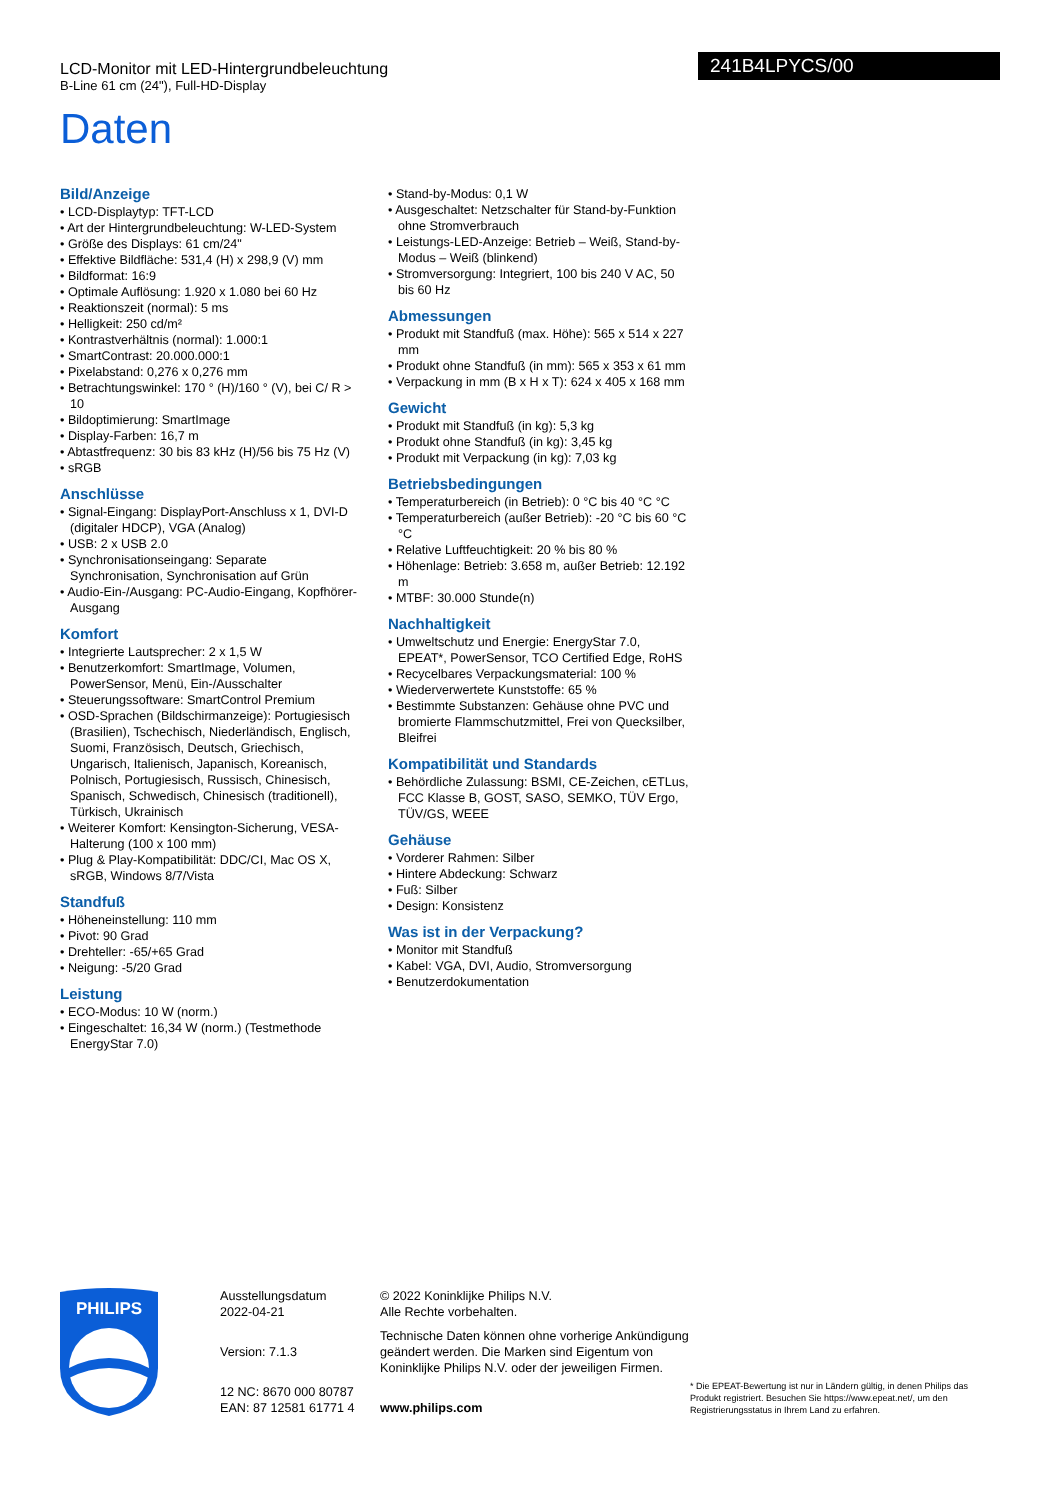LCD-Monitor mit LED-Hintergrundbeleuchtung
B-Line 61 cm (24"), Full-HD-Display
241B4LPYCS/00
Daten
Bild/Anzeige
LCD-Displaytyp: TFT-LCD
Art der Hintergrundbeleuchtung: W-LED-System
Größe des Displays: 61 cm/24"
Effektive Bildfläche: 531,4 (H) x 298,9 (V) mm
Bildformat: 16:9
Optimale Auflösung: 1.920 x 1.080 bei 60 Hz
Reaktionszeit (normal): 5 ms
Helligkeit: 250 cd/m²
Kontrastverhältnis (normal): 1.000:1
SmartContrast: 20.000.000:1
Pixelabstand: 0,276 x 0,276 mm
Betrachtungswinkel: 170 ° (H)/160 ° (V), bei C/ R > 10
Bildoptimierung: SmartImage
Display-Farben: 16,7 m
Abtastfrequenz: 30 bis 83 kHz (H)/56 bis 75 Hz (V)
sRGB
Anschlüsse
Signal-Eingang: DisplayPort-Anschluss x 1, DVI-D (digitaler HDCP), VGA (Analog)
USB: 2 x USB 2.0
Synchronisationseingang: Separate Synchronisation, Synchronisation auf Grün
Audio-Ein-/Ausgang: PC-Audio-Eingang, Kopfhörer-Ausgang
Komfort
Integrierte Lautsprecher: 2 x 1,5 W
Benutzerkomfort: SmartImage, Volumen, PowerSensor, Menü, Ein-/Ausschalter
Steuerungssoftware: SmartControl Premium
OSD-Sprachen (Bildschirmanzeige): Portugiesisch (Brasilien), Tschechisch, Niederländisch, Englisch, Suomi, Französisch, Deutsch, Griechisch, Ungarisch, Italienisch, Japanisch, Koreanisch, Polnisch, Portugiesisch, Russisch, Chinesisch, Spanisch, Schwedisch, Chinesisch (traditionell), Türkisch, Ukrainisch
Weiterer Komfort: Kensington-Sicherung, VESA-Halterung (100 x 100 mm)
Plug & Play-Kompatibilität: DDC/CI, Mac OS X, sRGB, Windows 8/7/Vista
Standfuß
Höheneinstellung: 110 mm
Pivot: 90 Grad
Drehteller: -65/+65 Grad
Neigung: -5/20 Grad
Leistung
ECO-Modus: 10 W (norm.)
Eingeschaltet: 16,34 W (norm.) (Testmethode EnergyStar 7.0)
Stand-by-Modus: 0,1 W
Ausgeschaltet: Netzschalter für Stand-by-Funktion ohne Stromverbrauch
Leistungs-LED-Anzeige: Betrieb – Weiß, Stand-by-Modus – Weiß (blinkend)
Stromversorgung: Integriert, 100 bis 240 V AC, 50 bis 60 Hz
Abmessungen
Produkt mit Standfuß (max. Höhe): 565 x 514 x 227 mm
Produkt ohne Standfuß (in mm): 565 x 353 x 61 mm
Verpackung in mm (B x H x T): 624 x 405 x 168 mm
Gewicht
Produkt mit Standfuß (in kg): 5,3 kg
Produkt ohne Standfuß (in kg): 3,45 kg
Produkt mit Verpackung (in kg): 7,03 kg
Betriebsbedingungen
Temperaturbereich (in Betrieb): 0 °C bis 40 °C °C
Temperaturbereich (außer Betrieb): -20 °C bis 60 °C °C
Relative Luftfeuchtigkeit: 20 % bis 80 %
Höhenlage: Betrieb: 3.658 m, außer Betrieb: 12.192 m
MTBF: 30.000 Stunde(n)
Nachhaltigkeit
Umweltschutz und Energie: EnergyStar 7.0, EPEAT*, PowerSensor, TCO Certified Edge, RoHS
Recycelbares Verpackungsmaterial: 100 %
Wiederverwertete Kunststoffe: 65 %
Bestimmte Substanzen: Gehäuse ohne PVC und bromierte Flammschutzmittel, Frei von Quecksilber, Bleifrei
Kompatibilität und Standards
Behördliche Zulassung: BSMI, CE-Zeichen, cETLus, FCC Klasse B, GOST, SASO, SEMKO, TÜV Ergo, TÜV/GS, WEEE
Gehäuse
Vorderer Rahmen: Silber
Hintere Abdeckung: Schwarz
Fuß: Silber
Design: Konsistenz
Was ist in der Verpackung?
Monitor mit Standfuß
Kabel: VGA, DVI, Audio, Stromversorgung
Benutzerdokumentation
PHILIPS
Ausstellungsdatum
2022-04-21
Version: 7.1.3
12 NC: 8670 000 80787
EAN: 87 12581 61771 4
© 2022 Koninklijke Philips N.V.
Alle Rechte vorbehalten.
Technische Daten können ohne vorherige Ankündigung geändert werden. Die Marken sind Eigentum von Koninklijke Philips N.V. oder der jeweiligen Firmen.
www.philips.com
* Die EPEAT-Bewertung ist nur in Ländern gültig, in denen Philips das Produkt registriert. Besuchen Sie https://www.epeat.net/, um den Registrierungsstatus in Ihrem Land zu erfahren.